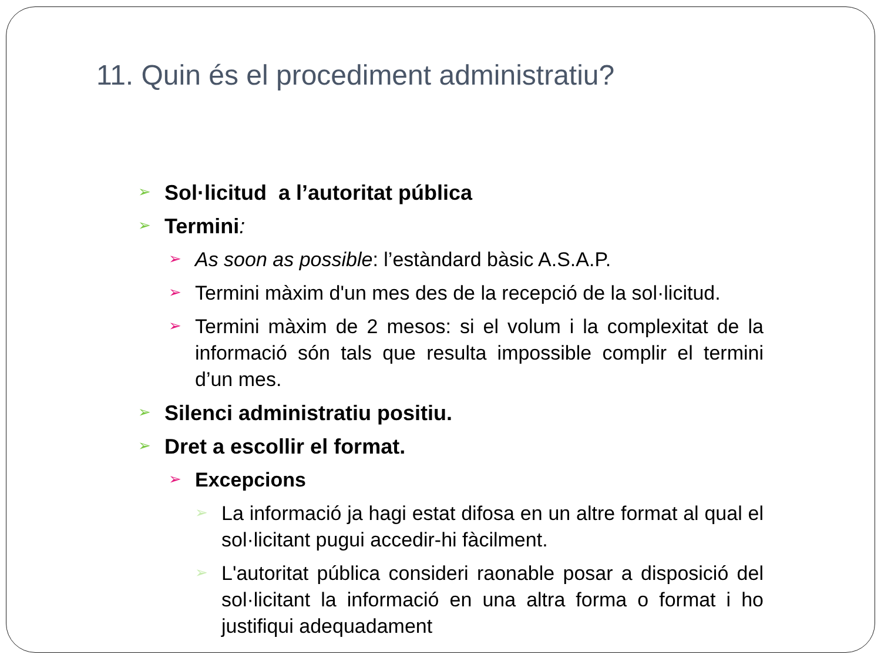11. Quin és el procediment administratiu?
➢ Sol·licitud a l’autoritat pública
➢ Termini:
➢ As soon as possible: l’estàndard bàsic A.S.A.P.
➢ Termini màxim d'un mes des de la recepció de la sol·licitud.
➢ Termini màxim de 2 mesos: si el volum i la complexitat de la informació són tals que resulta impossible complir el termini d’un mes.
➢ Silenci administratiu positiu.
➢ Dret a escollir el format.
➢ Excepcions
➢ La informació ja hagi estat difosa en un altre format al qual el sol·licitant pugui accedir-hi fàcilment.
➢ L'autoritat pública consideri raonable posar a disposició del sol·licitant la informació en una altra forma o format i ho justifiqui adequadament